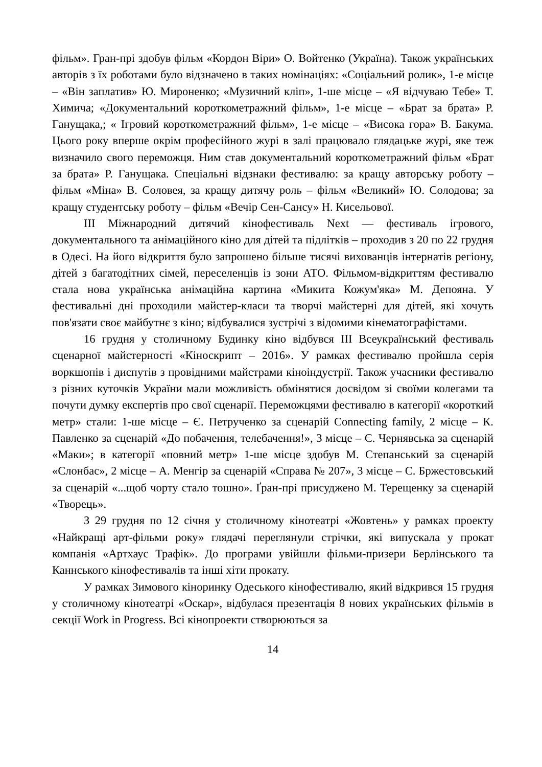фільм». Гран-прі здобув фільм «Кордон Віри» О. Войтенко (Україна). Також українських авторів з їх роботами було відзначено в таких номінаціях: «Соціальний ролик», 1-е місце – «Він заплатив» Ю. Мироненко; «Музичний кліп», 1-ше місце – «Я відчуваю Тебе» Т. Химича; «Документальний короткометражний фільм», 1-е місце – «Брат за брата» Р. Ганущака,; « Ігровий короткометражний фільм», 1-е місце – «Висока гора» В. Бакума. Цього року вперше окрім професійного журі в залі працювало глядацьке журі, яке теж визначило свого переможця. Ним став документальний короткометражний фільм «Брат за брата» Р. Ганущака. Спеціальні відзнаки фестивалю: за кращу авторську роботу – фільм «Міна» В. Соловея, за кращу дитячу роль – фільм «Великий» Ю. Солодова; за кращу студентську роботу – фільм «Вечір Сен-Сансу» Н. Кисельової.
ІІІ Міжнародний дитячий кінофестиваль Next — фестиваль ігрового, документального та анімаційного кіно для дітей та підлітків – проходив з 20 по 22 грудня в Одесі. На його відкриття було запрошено більше тисячі вихованців інтернатів регіону, дітей з багатодітних сімей, переселенців із зони АТО. Фільмом-відкриттям фестивалю стала нова українська анімаційна картина «Микита Кожум'яка» М. Депояна. У фестивальні дні проходили майстер-класи та творчі майстерні для дітей, які хочуть пов'язати своє майбутнє з кіно; відбувалися зустрічі з відомими кінематографістами.
16 грудня у столичному Будинку кіно відбувся ІІІ Всеукраїнський фестиваль сценарної майстерності «Кіноскрипт – 2016». У рамках фестивалю пройшла серія воркшопів і диспутів з провідними майстрами кіноіндустрії. Також учасники фестивалю з різних куточків України мали можливість обмінятися досвідом зі своїми колегами та почути думку експертів про свої сценарії. Переможцями фестивалю в категорії «короткий метр» стали: 1-ше місце – Є. Петрученко за сценарій Connecting family, 2 місце – К. Павленко за сценарій «До побачення, телебачення!», 3 місце – Є. Чернявська за сценарій «Маки»; в категорії «повний метр» 1-ше місце здобув М. Степанський за сценарій «Слонбас», 2 місце – А. Менгір за сценарій «Справа № 207», 3 місце – С. Бржестовський за сценарій «...щоб чорту стало тошно». Ґран-прі присуджено М. Терещенку за сценарій «Творець».
З 29 грудня по 12 січня у столичному кінотеатрі «Жовтень» у рамках проекту «Найкращі арт-фільми року» глядачі переглянули стрічки, які випускала у прокат компанія «Артхаус Трафік». До програми увійшли фільми-призери Берлінського та Каннського кінофестивалів та інші хіти прокату.
У рамках Зимового кіноринку Одеського кінофестивалю, який відкрився 15 грудня у столичному кінотеатрі «Оскар», відбулася презентація 8 нових українських фільмів в секції Work in Progress. Всі кінопроекти створюються за
14